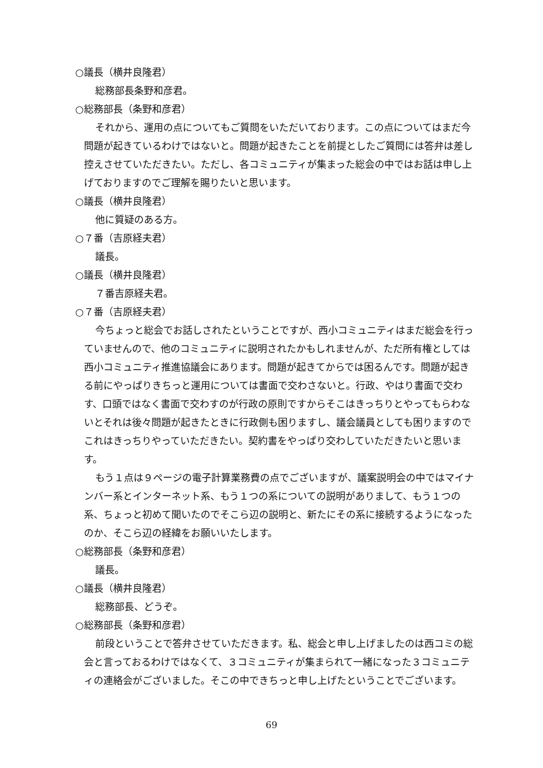○議長（横井良隆君）
総務部長条野和彦君。
○総務部長（条野和彦君）
それから、運用の点についてもご質問をいただいております。この点についてはまだ今問題が起きているわけではないと。問題が起きたことを前提としたご質問には答弁は差し控えさせていただきたい。ただし、各コミュニティが集まった総会の中ではお話は申し上げておりますのでご理解を賜りたいと思います。
○議長（横井良隆君）
他に質疑のある方。
○７番（吉原経夫君）
議長。
○議長（横井良隆君）
７番吉原経夫君。
○７番（吉原経夫君）
今ちょっと総会でお話しされたということですが、西小コミュニティはまだ総会を行っていませんので、他のコミュニティに説明されたかもしれませんが、ただ所有権としては西小コミュニティ推進協議会にあります。問題が起きてからでは困るんです。問題が起きる前にやっぱりきちっと運用については書面で交わさないと。行政、やはり書面で交わす、口頭ではなく書面で交わすのが行政の原則ですからそこはきっちりとやってもらわないとそれは後々問題が起きたときに行政側も困りますし、議会議員としても困りますのでこれはきっちりやっていただきたい。契約書をやっぱり交わしていただきたいと思います。
もう１点は９ページの電子計算業務費の点でございますが、議案説明会の中ではマイナンバー系とインターネット系、もう１つの系についての説明がありまして、もう１つの系、ちょっと初めて聞いたのでそこら辺の説明と、新たにその系に接続するようになったのか、そこら辺の経緯をお願いいたします。
○総務部長（条野和彦君）
議長。
○議長（横井良隆君）
総務部長、どうぞ。
○総務部長（条野和彦君）
前段ということで答弁させていただきます。私、総会と申し上げましたのは西コミの総会と言っておるわけではなくて、３コミュニティが集まられて一緒になった３コミュニティの連絡会がございました。そこの中できちっと申し上げたということでございます。
69